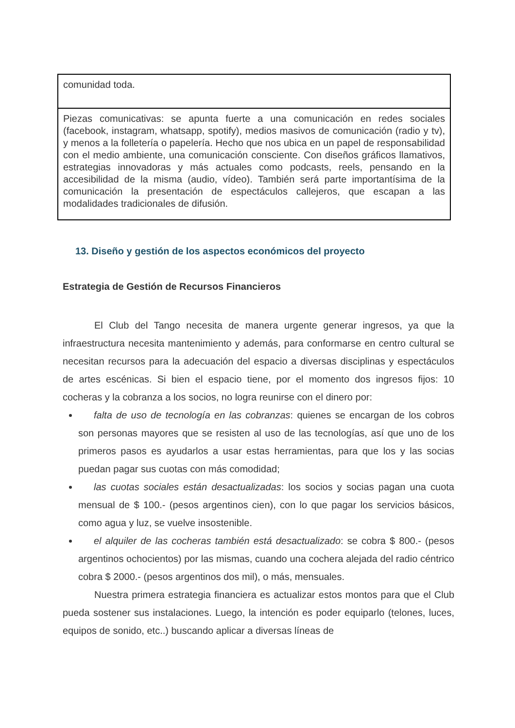| comunidad toda. |
| Piezas comunicativas: se apunta fuerte a una comunicación en redes sociales (facebook, instagram, whatsapp, spotify), medios masivos de comunicación (radio y tv), y menos a la folletería o papelería. Hecho que nos ubica en un papel de responsabilidad con el medio ambiente, una comunicación consciente. Con diseños gráficos llamativos, estrategias innovadoras y más actuales como podcasts, reels, pensando en la accesibilidad de la misma (audio, vídeo). También será parte importantísima de la comunicación la presentación de espectáculos callejeros, que escapan a las modalidades tradicionales de difusión. |
13. Diseño y gestión de los aspectos económicos del proyecto
Estrategia de Gestión de Recursos Financieros
El Club del Tango necesita de manera urgente generar ingresos, ya que la infraestructura necesita mantenimiento y además, para conformarse en centro cultural se necesitan recursos para la adecuación del espacio a diversas disciplinas y espectáculos de artes escénicas. Si bien el espacio tiene, por el momento dos ingresos fijos: 10 cocheras y la cobranza a los socios, no logra reunirse con el dinero por:
falta de uso de tecnología en las cobranzas: quienes se encargan de los cobros son personas mayores que se resisten al uso de las tecnologías, así que uno de los primeros pasos es ayudarlos a usar estas herramientas, para que los y las socias puedan pagar sus cuotas con más comodidad;
las cuotas sociales están desactualizadas: los socios y socias pagan una cuota mensual de $ 100.- (pesos argentinos cien), con lo que pagar los servicios básicos, como agua y luz, se vuelve insostenible.
el alquiler de las cocheras también está desactualizado: se cobra $ 800.- (pesos argentinos ochocientos) por las mismas, cuando una cochera alejada del radio céntrico cobra $ 2000.- (pesos argentinos dos mil), o más, mensuales.
Nuestra primera estrategia financiera es actualizar estos montos para que el Club pueda sostener sus instalaciones. Luego, la intención es poder equiparlo (telones, luces, equipos de sonido, etc..) buscando aplicar a diversas líneas de